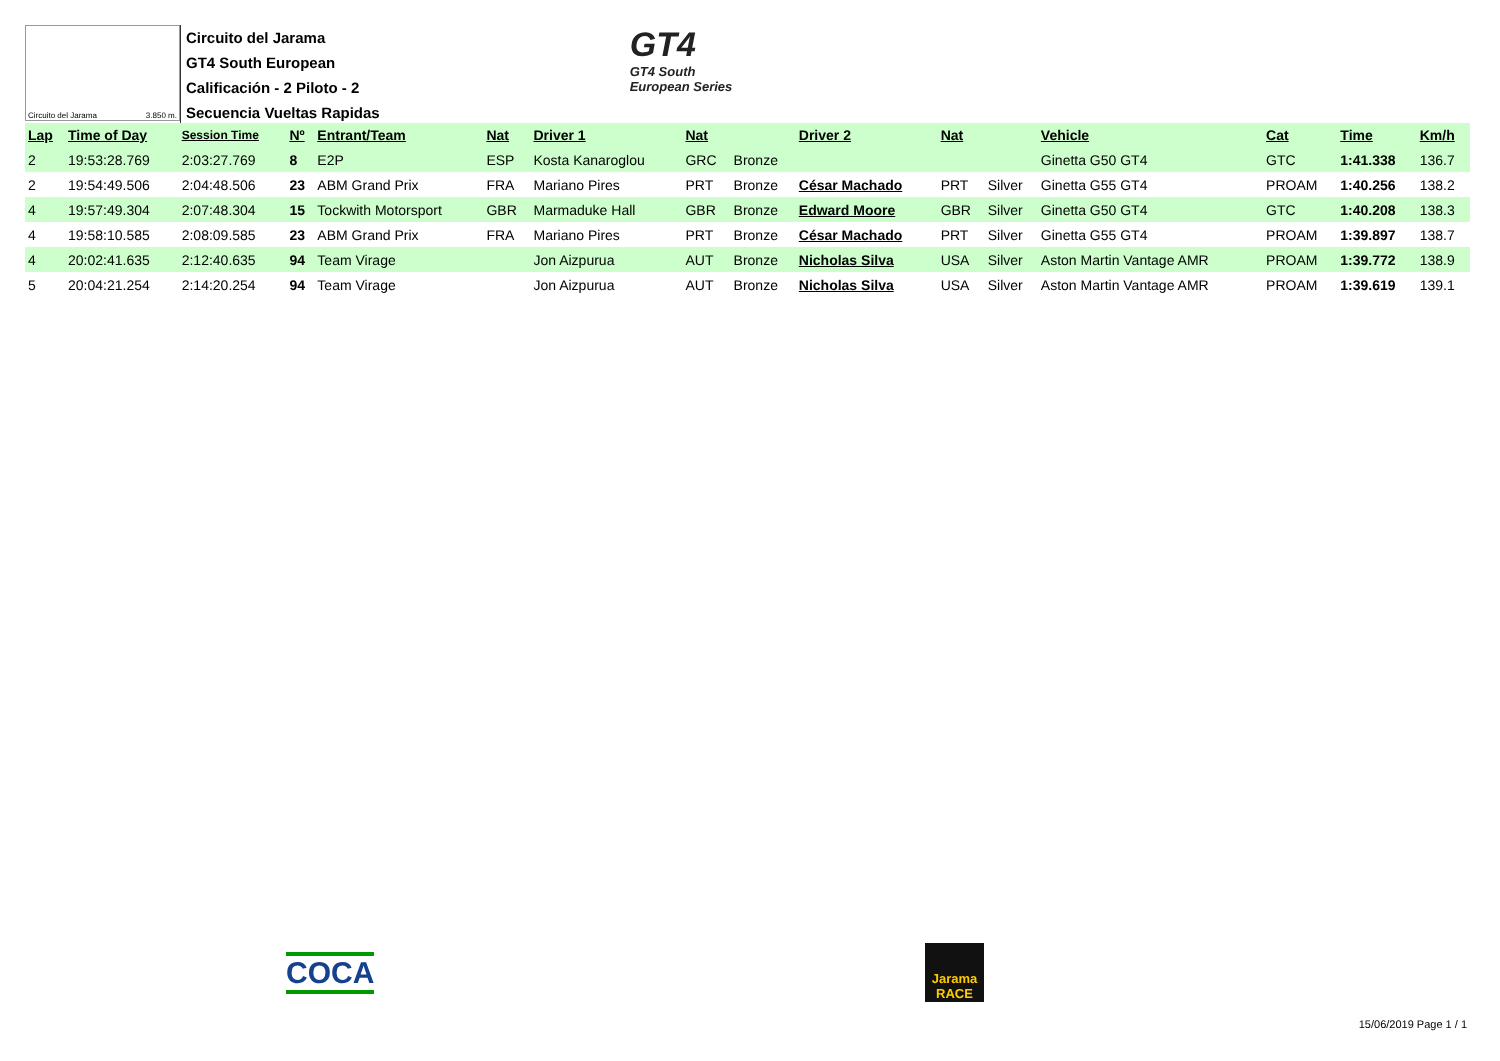Circuito del Jarama 3.850 m.
Circuito del Jarama
GT4 South European
Calificación - 2 Piloto - 2
Secuencia Vueltas Rapidas
GT4
GT4 South
European Series
| Lap | Time of Day | Session Time | Nº | Entrant/Team | Nat | Driver 1 | Nat | | Driver 2 | Nat | | Vehicle | Cat | Time | Km/h |
| --- | --- | --- | --- | --- | --- | --- | --- | --- | --- | --- | --- | --- | --- | --- | --- |
| 2 | 19:53:28.769 | 2:03:27.769 | 8 | E2P | ESP | Kosta Kanaroglou | GRC | Bronze | | | | Ginetta G50 GT4 | GTC | 1:41.338 | 136.7 |
| 2 | 19:54:49.506 | 2:04:48.506 | 23 | ABM Grand Prix | FRA | Mariano Pires | PRT | Bronze | César Machado | PRT | Silver | Ginetta G55 GT4 | PROAM | 1:40.256 | 138.2 |
| 4 | 19:57:49.304 | 2:07:48.304 | 15 | Tockwith Motorsport | GBR | Marmaduke Hall | GBR | Bronze | Edward Moore | GBR | Silver | Ginetta G50 GT4 | GTC | 1:40.208 | 138.3 |
| 4 | 19:58:10.585 | 2:08:09.585 | 23 | ABM Grand Prix | FRA | Mariano Pires | PRT | Bronze | César Machado | PRT | Silver | Ginetta G55 GT4 | PROAM | 1:39.897 | 138.7 |
| 4 | 20:02:41.635 | 2:12:40.635 | 94 | Team Virage | | Jon Aizpurua | AUT | Bronze | Nicholas Silva | USA | Silver | Aston Martin Vantage AMR | PROAM | 1:39.772 | 138.9 |
| 5 | 20:04:21.254 | 2:14:20.254 | 94 | Team Virage | | Jon Aizpurua | AUT | Bronze | Nicholas Silva | USA | Silver | Aston Martin Vantage AMR | PROAM | 1:39.619 | 139.1 |
COCA
Jarama
RACE
15/06/2019 Page 1 / 1